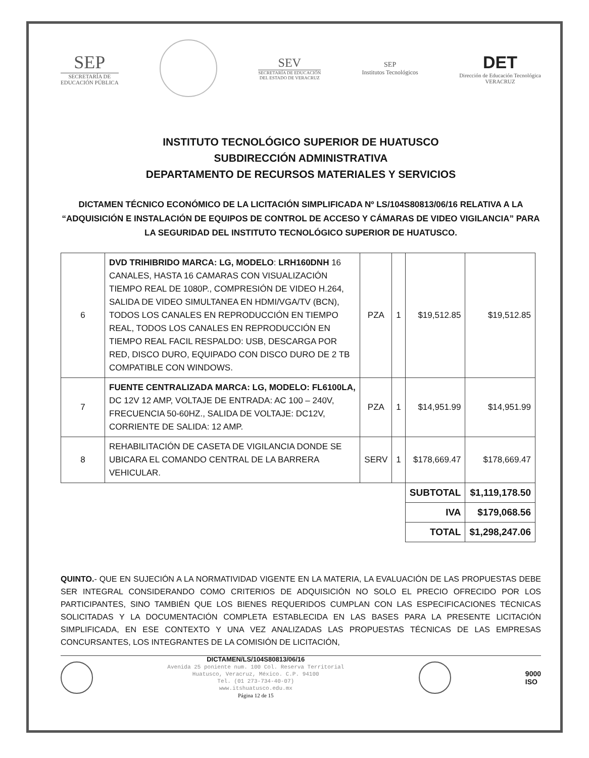SEP
SECRETARÍA DE
EDUCACIÓN PÚBLICA
SEV
SECRETARÍA DE EDUCACIÓN
DEL ESTADO DE VERACRUZ
SEP
Institutos Tecnológicos
DET
Dirección de Educación Tecnológica
VERACRUZ
INSTITUTO TECNOLÓGICO SUPERIOR DE HUATUSCO
SUBDIRECCIÓN ADMINISTRATIVA
DEPARTAMENTO DE RECURSOS MATERIALES Y SERVICIOS
DICTAMEN TÉCNICO ECONÓMICO DE LA LICITACIÓN SIMPLIFICADA Nº LS/104S80813/06/16 RELATIVA A LA “ADQUISICIÓN E INSTALACIÓN DE EQUIPOS DE CONTROL DE ACCESO Y CÁMARAS DE VIDEO VIGILANCIA” PARA LA SEGURIDAD DEL INSTITUTO TECNOLÓGICO SUPERIOR DE HUATUSCO.
| 6 | DVD TRIHIBRIDO MARCA: LG, MODELO : LRH160DNH 16 CANALES, HASTA 16 CAMARAS CON VISUALIZACIÓN TIEMPO REAL DE 1080P., COMPRESIÓN DE VIDEO H.264, SALIDA DE VIDEO SIMULTANEA EN HDMI/VGA/TV (BCN), TODOS LOS CANALES EN REPRODUCCIÓN EN TIEMPO REAL, TODOS LOS CANALES EN REPRODUCCIÓN EN TIEMPO REAL FACIL RESPALDO: USB, DESCARGA POR RED, DISCO DURO, EQUIPADO CON DISCO DURO DE 2 TB COMPATIBLE CON WINDOWS. | PZA | 1 | $19,512.85 | $19,512.85 |
| 7 | FUENTE CENTRALIZADA MARCA: LG, MODELO: FL6100LA, DC 12V 12 AMP, VOLTAJE DE ENTRADA: AC 100 – 240V, FRECUENCIA 50-60HZ., SALIDA DE VOLTAJE: DC12V, CORRIENTE DE SALIDA: 12 AMP. | PZA | 1 | $14,951.99 | $14,951.99 |
| 8 | REHABILITACIÓN DE CASETA DE VIGILANCIA DONDE SE UBICARA EL COMANDO CENTRAL DE LA BARRERA VEHICULAR. | SERV | 1 | $178,669.47 | $178,669.47 |
| | | | | SUBTOTAL | $1,119,178.50 |
| | | | | IVA | $179,068.56 |
| | | | | TOTAL | $1,298,247.06 |
QUINTO.- QUE EN SUJECIÓN A LA NORMATIVIDAD VIGENTE EN LA MATERIA, LA EVALUACIÓN DE LAS PROPUESTAS DEBE SER INTEGRAL CONSIDERANDO COMO CRITERIOS DE ADQUISICIÓN NO SOLO EL PRECIO OFRECIDO POR LOS PARTICIPANTES, SINO TAMBIÉN QUE LOS BIENES REQUERIDOS CUMPLAN CON LAS ESPECIFICACIONES TÉCNICAS SOLICITADAS Y LA DOCUMENTACIÓN COMPLETA ESTABLECIDA EN LAS BASES PARA LA PRESENTE LICITACIÓN SIMPLIFICADA, EN ESE CONTEXTO Y UNA VEZ ANALIZADAS LAS PROPUESTAS TÉCNICAS DE LAS EMPRESAS CONCURSANTES, LOS INTEGRANTES DE LA COMISIÓN DE LICITACIÓN,
DICTAMEN/LS/104S80813/06/16
Avenida 25 poniente num. 100 Col. Reserva Territorial
Huatusco, Veracruz, México. C.P. 94100
Tel. (01 273-734-40-07)
www.itshuatusco.edu.mx
Página 12 de 15
9000
ISO